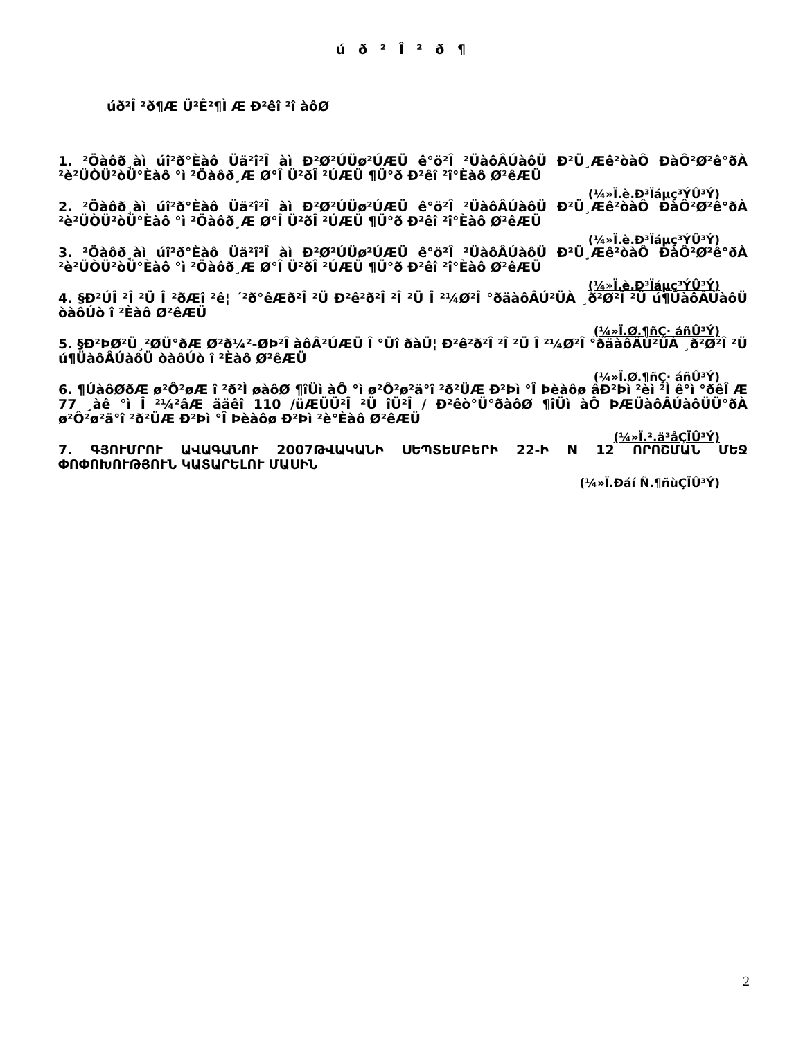ú ð ² Î ² ð ¶
úð²Î ²ð¶Æ Ü²Ê²¶Ì Æ Ð²êî ²î àôØ
1. ²Öàôð¸àì úî²ð°Èàô Üä²î²Î àì Ð²Ø²ÚÜø²ÚÆÜ ê°ö²Î ²ÜàôÂÚàôÜ Ð²Ü¸Æê²òàÔ ÐàÔ²Ø²ê°ðÀ ²è²ÜÒÜ²òÜ°Èàô °ì ²Öàôð¸Æ Ø°Î Ü²ðÎ ²ÚÆÜ ¶Ü°ð Ð²êî ²î°Èàô Ø²êÆÜ
(¼»Ï.è.Ð³Ïáµç³ÝÛ³Ý)
2. ²Öàôð¸àì úî²ð°Èàô Üä²î²Î àì Ð²Ø²ÚÜø²ÚÆÜ ê°ö²Î ²ÜàôÂÚàôÜ Ð²Ü¸Æê²òàÔ ÐàÔ²Ø²ê°ðÀ ²è²ÜÒÜ²òÜ°Èàô °ì ²Öàôð¸Æ Ø°Î Ü²ðÎ ²ÚÆÜ ¶Ü°ð Ð²êî ²î°Èàô Ø²êÆÜ
(¼»Ï.è.Ð³Ïáµç³ÝÛ³Ý)
3. ²Öàôð¸àì úî²ð°Èàô Üä²î²Î àì Ð²Ø²ÚÜø²ÚÆÜ ê°ö²Î ²ÜàôÂÚàôÜ Ð²Ü¸Æê²òàÔ ÐàÔ²Ø²ê°ðÀ ²è²ÜÒÜ²òÜ°Èàô °ì ²Öàôð¸Æ Ø°Î Ü²ðÎ ²ÚÆÜ ¶Ü°ð Ð²êî ²î°Èàô Ø²êÆÜ
(¼»Ï.è.Ð³Ïáµç³ÝÛ³Ý)
4. §Ð²ÚÎ ²Î ²Ü Î ²ðÆî ²ê¦ ´²ð°êÆð²Î ²Ü Ð²ê²ð²Î ²Î ²Ü Î ²¼Ø²Î °ðäàôÂÚ²ÜÀ ¸ð²Ø²Î ²Ü ú¶ÜàôÂÚàôÜ òàôÚò î ²Èàô Ø²êÆÜ
(¼»Ï.Ø.¶ñÇ· áñÛ³Ý)
5. §Ð²ÞØ²Ü¸²ØÜ°ðÆ Ø²ð¼²-ØÞ²Î àôÂ²ÚÆÜ Î °Üî ðàÜ¦ Ð²ê²ð²Î ²Î ²Ü Î ²¼Ø²Î °ðäàôÂÚ²ÜÀ ¸ð²Ø²Î ²Ü ú¶ÜàôÂÚàôÜ òàôÚò î ²Èàô Ø²êÆÜ
(¼»Ï.Ø.¶ñÇ· áñÛ³Ý)
6. ¶ÚàôØðÆ ø²Ô²øÆ î ²ð²Ì øàôØ ¶îÜì àÔ °ì ø²Ô²ø²ä°î ²ð²ÜÆ Ð²Þì °Î Þèàôø âÐ²Þì ²èì ²Ì ê°ì °ðêÎ Æ 77 ¸àê °ì Î ²¼²âÆ ääêî 110 /üÆÜÜ²Î ²Ü îÜ²Î / Ð²êò°Ü°ðàôØ ¶îÜì àÔ ÞÆÜàôÂÚàôÜÜ°ðÀ ø²Ô²ø²ä°î ²ð²ÜÆ Ð²Þì °Î Þèàôø Ð²Þì ²è°Èàô Ø²êÆÜ
(¼»Ï.².ä³åÇÏÛ³Ý)
7. ԳՅՈՒՄՐՈՒ ԱՎԱԳԱՆՈՒ 2007ԹՎԱԿԱՆԻ ՍԵՊՏԵՄԲԵՐԻ 22-Ի N 12 ՈՐՈՇՄԱՆ ՄԵՋ ՓՈՓՈԽՈՒԹՅՈՒՆ ԿԱՏԱՐԵԼՈՒ ՄԱՍԻՆ
(¼»Ï.Ðáí Ñ.¶ñùÇÏÛ³Ý)
2